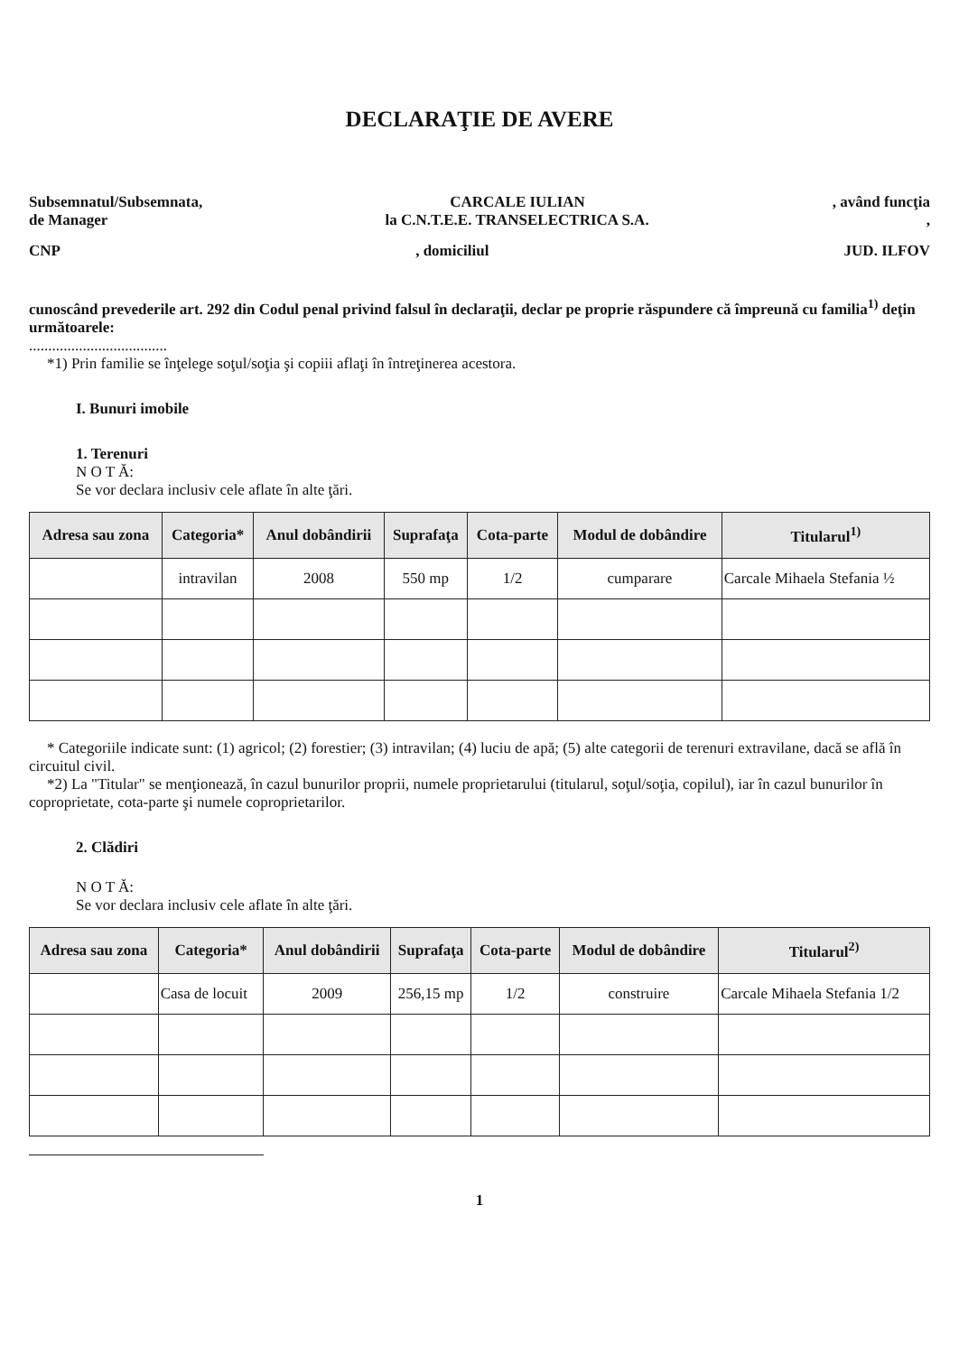DECLARAŢIE DE AVERE
Subsemnatul/Subsemnata, CARCALE IULIAN, având funcţia
de Manager la C.N.T.E.E. TRANSELECTRICA S.A.,
CNP, domiciliul JUD. ILFOV
cunoscând prevederile art. 292 din Codul penal privind falsul în declaraţii, declar pe proprie răspundere că împreună cu familia<sup>1)</sup> deţin următoarele:
....................................
*1) Prin familie se înţelege soţul/soţia şi copiii aflaţi în întreţinerea acestora.
I. Bunuri imobile
1. Terenuri
N O T Ă:
Se vor declara inclusiv cele aflate în alte ţări.
| Adresa sau zona | Categoria* | Anul dobândirii | Suprafaţa | Cota-parte | Modul de dobândire | Titularul<sup>1)</sup> |
| --- | --- | --- | --- | --- | --- | --- |
| | intravilan | 2008 | 550 mp | 1/2 | cumparare | Carcale Mihaela Stefania ½ |
* Categoriile indicate sunt: (1) agricol; (2) forestier; (3) intravilan; (4) luciu de apă; (5) alte categorii de terenuri extravilane, dacă se află în circuitul civil.
*2) La "Titular" se menţionează, în cazul bunurilor proprii, numele proprietarului (titularul, soţul/soţia, copilul), iar în cazul bunurilor în coproprietate, cota-parte şi numele coproprietarilor.
2. Clădiri
N O T Ă:
Se vor declara inclusiv cele aflate în alte ţări.
| Adresa sau zona | Categoria* | Anul dobândirii | Suprafaţa | Cota-parte | Modul de dobândire | Titularul<sup>2)</sup> |
| --- | --- | --- | --- | --- | --- | --- |
| | Casa de locuit | 2009 | 256,15 mp | 1/2 | construire | Carcale Mihaela Stefania 1/2 |
1